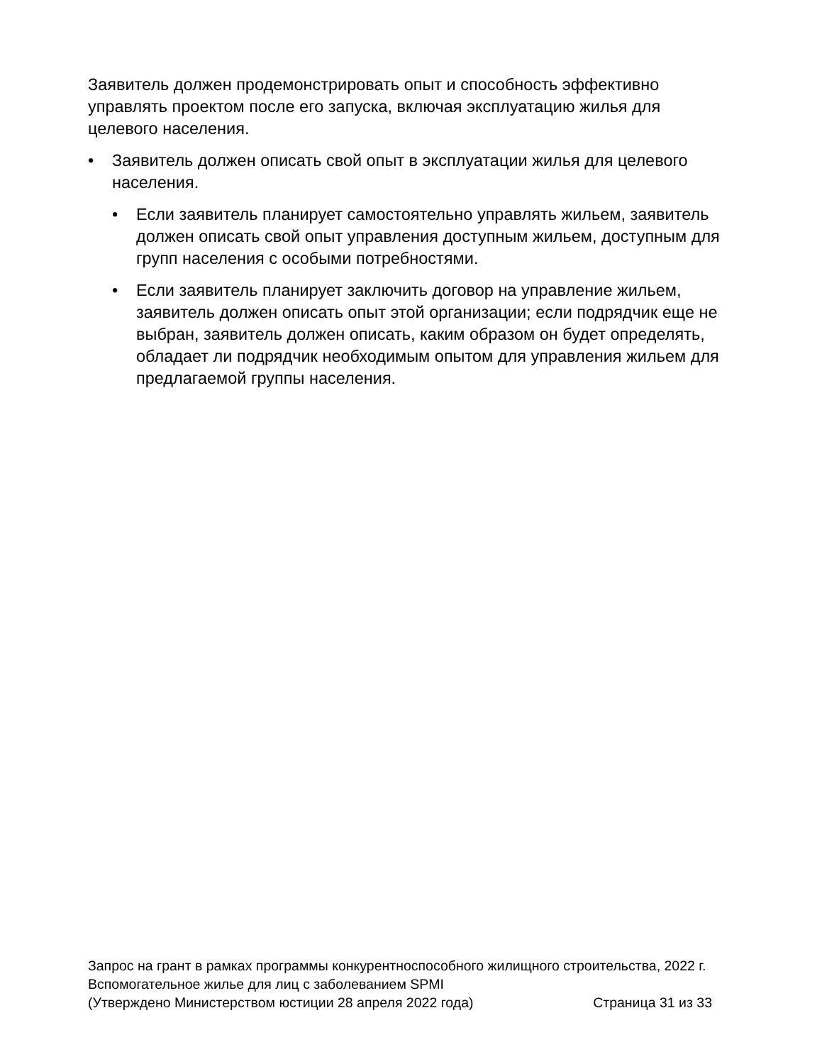Заявитель должен продемонстрировать опыт и способность эффективно управлять проектом после его запуска, включая эксплуатацию жилья для целевого населения.
• Заявитель должен описать свой опыт в эксплуатации жилья для целевого населения.
• Если заявитель планирует самостоятельно управлять жильем, заявитель должен описать свой опыт управления доступным жильем, доступным для групп населения с особыми потребностями.
• Если заявитель планирует заключить договор на управление жильем, заявитель должен описать опыт этой организации; если подрядчик еще не выбран, заявитель должен описать, каким образом он будет определять, обладает ли подрядчик необходимым опытом для управления жильем для предлагаемой группы населения.
Запрос на грант в рамках программы конкурентноспособного жилищного строительства, 2022 г.
Вспомогательное жилье для лиц с заболеванием SPMI
(Утверждено Министерством юстиции 28 апреля 2022 года) Страница 31 из 33